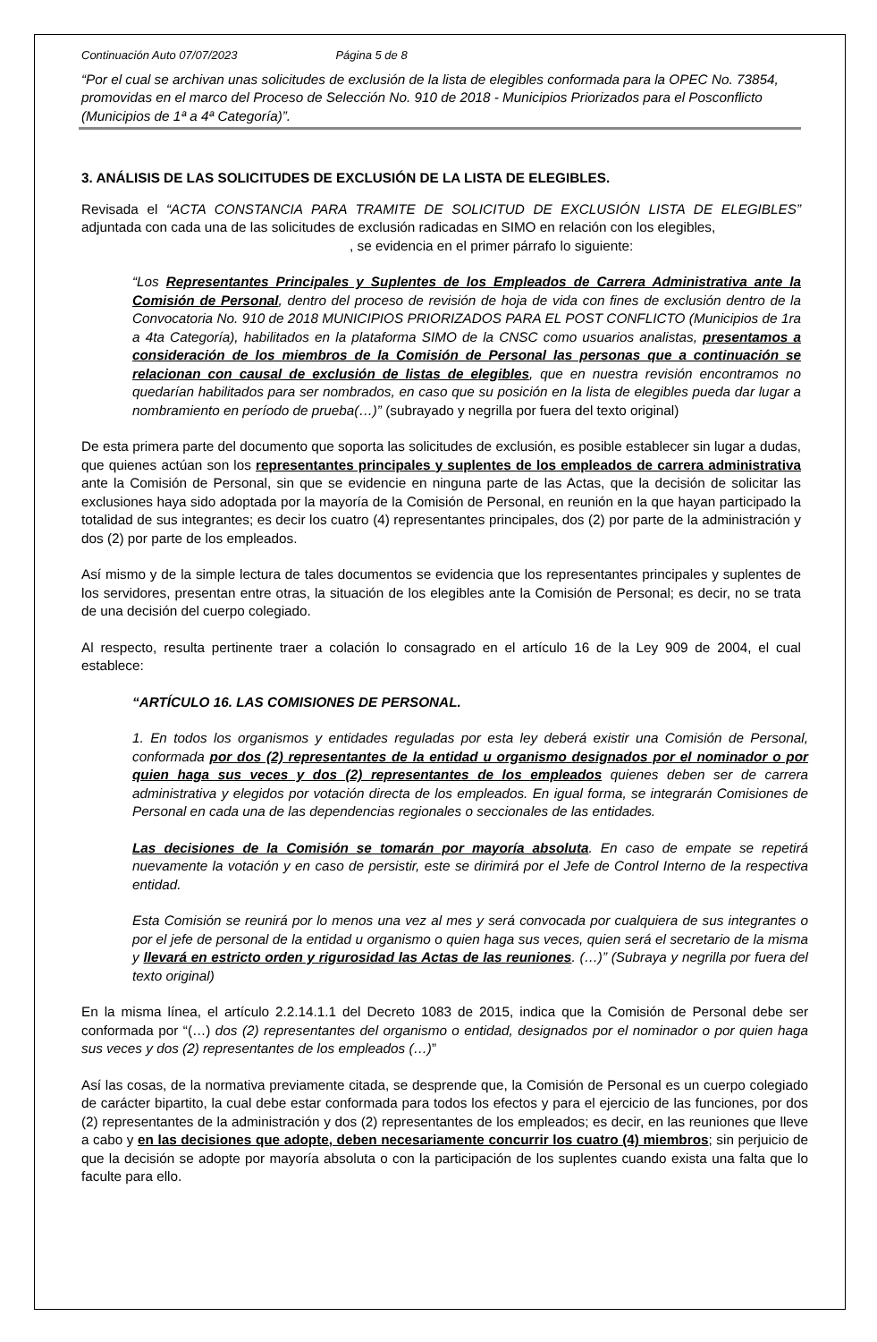Continuación Auto 07/07/2023 Página 5 de 8
“Por el cual se archivan unas solicitudes de exclusión de la lista de elegibles conformada para la OPEC No. 73854, promovidas en el marco del Proceso de Selección No. 910 de 2018 - Municipios Priorizados para el Posconflicto (Municipios de 1ª a 4ª Categoría)”.
3. ANÁLISIS DE LAS SOLICITUDES DE EXCLUSIÓN DE LA LISTA DE ELEGIBLES.
Revisada el “ACTA CONSTANCIA PARA TRAMITE DE SOLICITUD DE EXCLUSIÓN LISTA DE ELEGIBLES” adjuntada con cada una de las solicitudes de exclusión radicadas en SIMO en relación con los elegibles,
, se evidencia en el primer párrafo lo siguiente:
“Los Representantes Principales y Suplentes de los Empleados de Carrera Administrativa ante la Comisión de Personal, dentro del proceso de revisión de hoja de vida con fines de exclusión dentro de la Convocatoria No. 910 de 2018 MUNICIPIOS PRIORIZADOS PARA EL POST CONFLICTO (Municipios de 1ra a 4ta Categoría), habilitados en la plataforma SIMO de la CNSC como usuarios analistas, presentamos a consideración de los miembros de la Comisión de Personal las personas que a continuación se relacionan con causal de exclusión de listas de elegibles, que en nuestra revisión encontramos no quedarían habilitados para ser nombrados, en caso que su posición en la lista de elegibles pueda dar lugar a nombramiento en período de prueba(…)” (subrayado y negrilla por fuera del texto original)
De esta primera parte del documento que soporta las solicitudes de exclusión, es posible establecer sin lugar a dudas, que quienes actúan son los representantes principales y suplentes de los empleados de carrera administrativa ante la Comisión de Personal, sin que se evidencie en ninguna parte de las Actas, que la decisión de solicitar las exclusiones haya sido adoptada por la mayoría de la Comisión de Personal, en reunión en la que hayan participado la totalidad de sus integrantes; es decir los cuatro (4) representantes principales, dos (2) por parte de la administración y dos (2) por parte de los empleados.
Así mismo y de la simple lectura de tales documentos se evidencia que los representantes principales y suplentes de los servidores, presentan entre otras, la situación de los elegibles ante la Comisión de Personal; es decir, no se trata de una decisión del cuerpo colegiado.
Al respecto, resulta pertinente traer a colación lo consagrado en el artículo 16 de la Ley 909 de 2004, el cual establece:
“ARTÍCULO 16. LAS COMISIONES DE PERSONAL.
1. En todos los organismos y entidades reguladas por esta ley deberá existir una Comisión de Personal, conformada por dos (2) representantes de la entidad u organismo designados por el nominador o por quien haga sus veces y dos (2) representantes de los empleados quienes deben ser de carrera administrativa y elegidos por votación directa de los empleados. En igual forma, se integrarán Comisiones de Personal en cada una de las dependencias regionales o seccionales de las entidades.
Las decisiones de la Comisión se tomarán por mayoría absoluta. En caso de empate se repetirá nuevamente la votación y en caso de persistir, este se dirimirá por el Jefe de Control Interno de la respectiva entidad.
Esta Comisión se reunirá por lo menos una vez al mes y será convocada por cualquiera de sus integrantes o por el jefe de personal de la entidad u organismo o quien haga sus veces, quien será el secretario de la misma y llevará en estricto orden y rigurosidad las Actas de las reuniones. (…)” (Subraya y negrilla por fuera del texto original)
En la misma línea, el artículo 2.2.14.1.1 del Decreto 1083 de 2015, indica que la Comisión de Personal debe ser conformada por “(…) dos (2) representantes del organismo o entidad, designados por el nominador o por quien haga sus veces y dos (2) representantes de los empleados (…)”
Así las cosas, de la normativa previamente citada, se desprende que, la Comisión de Personal es un cuerpo colegiado de carácter bipartito, la cual debe estar conformada para todos los efectos y para el ejercicio de las funciones, por dos (2) representantes de la administración y dos (2) representantes de los empleados; es decir, en las reuniones que lleve a cabo y en las decisiones que adopte, deben necesariamente concurrir los cuatro (4) miembros; sin perjuicio de que la decisión se adopte por mayoría absoluta o con la participación de los suplentes cuando exista una falta que lo faculte para ello.